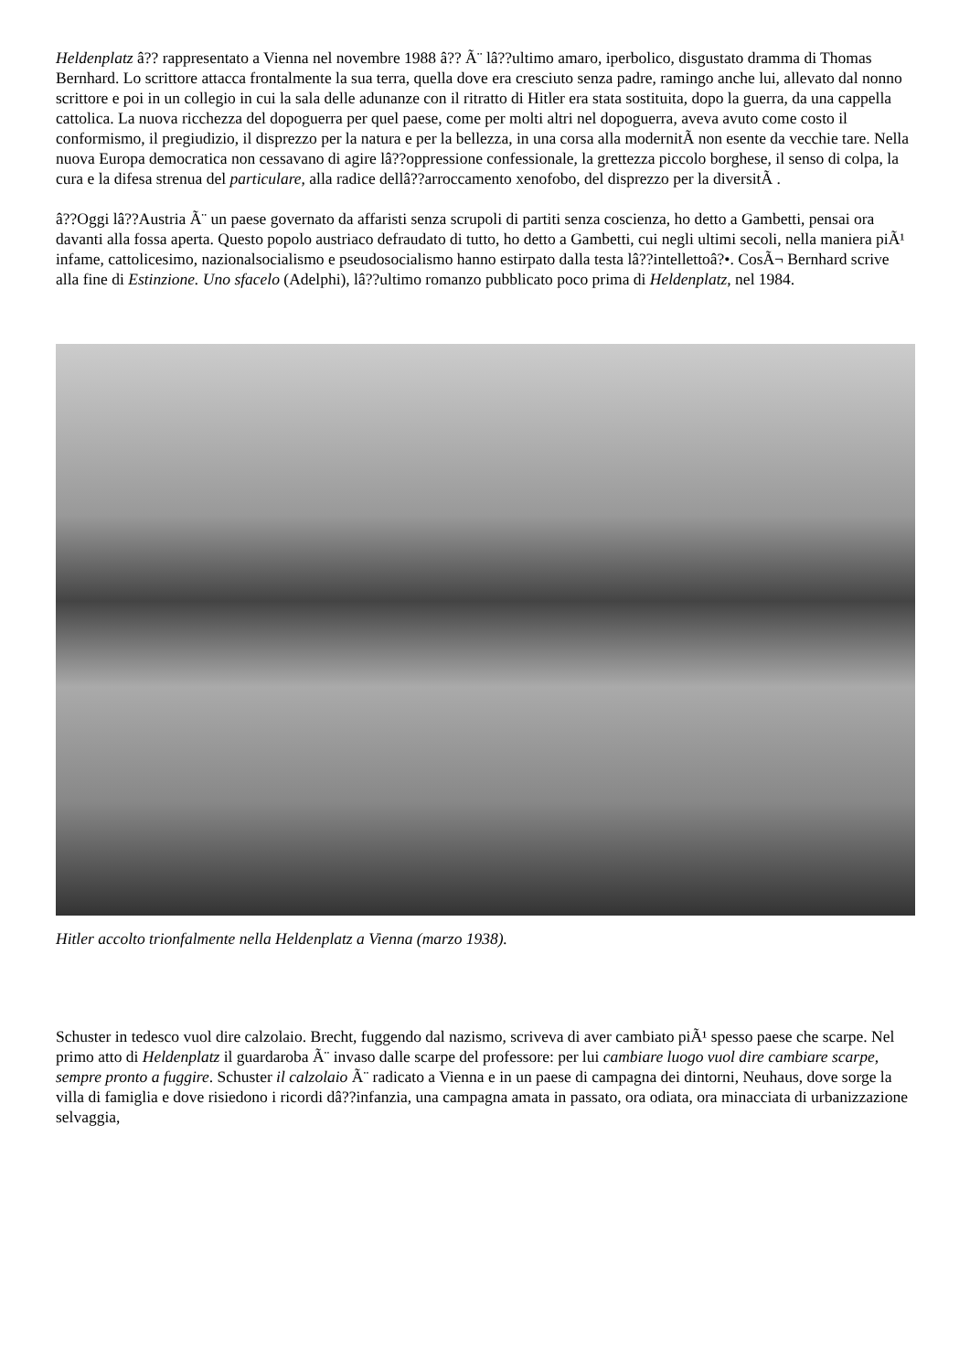Heldenplatz â?? rappresentato a Vienna nel novembre 1988 â?? Ã¨ lâ??ultimo amaro, iperbolico, disgustato dramma di Thomas Bernhard. Lo scrittore attacca frontalmente la sua terra, quella dove era cresciuto senza padre, ramingo anche lui, allevato dal nonno scrittore e poi in un collegio in cui la sala delle adunanze con il ritratto di Hitler era stata sostituita, dopo la guerra, da una cappella cattolica. La nuova ricchezza del dopoguerra per quel paese, come per molti altri nel dopoguerra, aveva avuto come costo il conformismo, il pregiudizio, il disprezzo per la natura e per la bellezza, in una corsa alla modernitÃ non esente da vecchie tare. Nella nuova Europa democratica non cessavano di agire lâ??oppressione confessionale, la grettezza piccolo borghese, il senso di colpa, la cura e la difesa strenua del particulare, alla radice dellâ??arroccamento xenofobo, del disprezzo per la diversitÃ .
â??Oggi lâ??Austria Ã¨ un paese governato da affaristi senza scrupoli di partiti senza coscienza, ho detto a Gambetti, pensai ora davanti alla fossa aperta. Questo popolo austriaco defraudato di tutto, ho detto a Gambetti, cui negli ultimi secoli, nella maniera piÃ¹ infame, cattolicesimo, nazionalsocialismo e pseudosocialismo hanno estirpato dalla testa lâ??intellettoâ?•. CosÃ¬ Bernhard scrive alla fine di Estinzione. Uno sfacelo (Adelphi), lâ??ultimo romanzo pubblicato poco prima di Heldenplatz, nel 1984.
Hitler accolto trionfalmente nella Heldenplatz a Vienna (marzo 1938).
Schuster in tedesco vuol dire calzolaio. Brecht, fuggendo dal nazismo, scriveva di aver cambiato piÃ¹ spesso paese che scarpe. Nel primo atto di Heldenplatz il guardaroba Ã¨ invaso dalle scarpe del professore: per lui cambiare luogo vuol dire cambiare scarpe, sempre pronto a fuggire. Schuster il calzolaio Ã¨ radicato a Vienna e in un paese di campagna dei dintorni, Neuhaus, dove sorge la villa di famiglia e dove risiedono i ricordi dâ??infanzia, una campagna amata in passato, ora odiata, ora minacciata di urbanizzazione selvaggia,